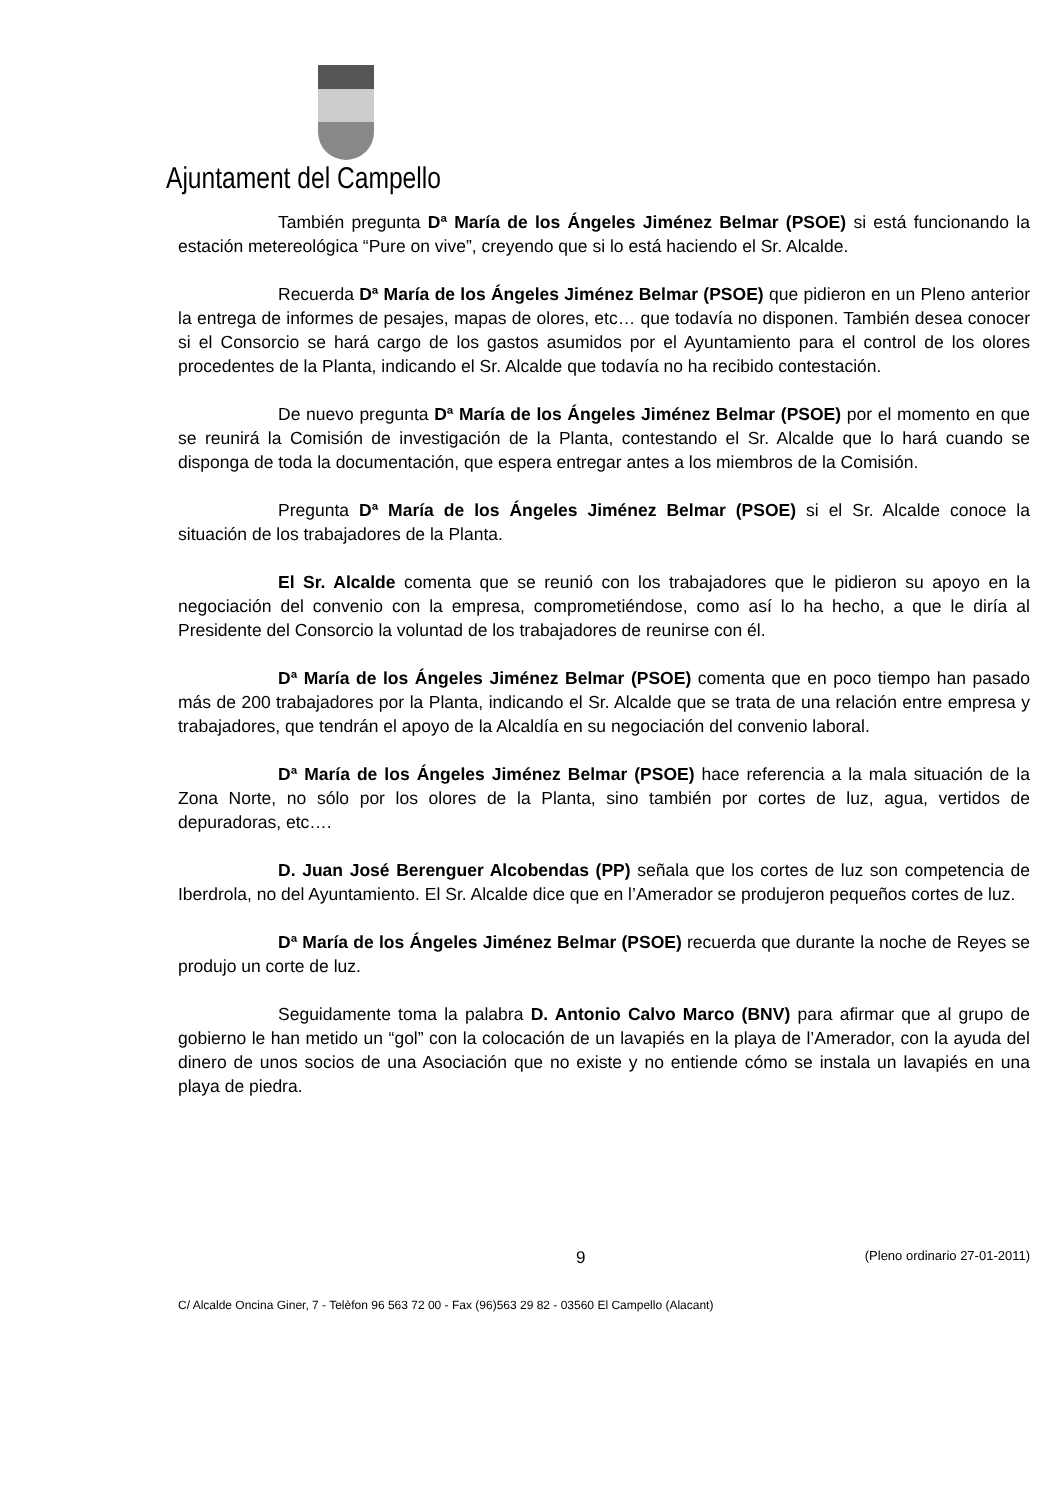Ajuntament del Campello
También pregunta Dª María de los Ángeles Jiménez Belmar (PSOE) si está funcionando la estación metereológica “Pure on vive”, creyendo que si lo está haciendo el Sr. Alcalde.
Recuerda Dª María de los Ángeles Jiménez Belmar (PSOE) que pidieron en un Pleno anterior la entrega de informes de pesajes, mapas de olores, etc… que todavía no disponen. También desea conocer si el Consorcio se hará cargo de los gastos asumidos por el Ayuntamiento para el control de los olores procedentes de la Planta, indicando el Sr. Alcalde que todavía no ha recibido contestación.
De nuevo pregunta Dª María de los Ángeles Jiménez Belmar (PSOE) por el momento en que se reunirá la Comisión de investigación de la Planta, contestando el Sr. Alcalde que lo hará cuando se disponga de toda la documentación, que espera entregar antes a los miembros de la Comisión.
Pregunta Dª María de los Ángeles Jiménez Belmar (PSOE) si el Sr. Alcalde conoce la situación de los trabajadores de la Planta.
El Sr. Alcalde comenta que se reunió con los trabajadores que le pidieron su apoyo en la negociación del convenio con la empresa, comprometiéndose, como así lo ha hecho, a que le diría al Presidente del Consorcio la voluntad de los trabajadores de reunirse con él.
Dª María de los Ángeles Jiménez Belmar (PSOE) comenta que en poco tiempo han pasado más de 200 trabajadores por la Planta, indicando el Sr. Alcalde que se trata de una relación entre empresa y trabajadores, que tendrán el apoyo de la Alcaldía en su negociación del convenio laboral.
Dª María de los Ángeles Jiménez Belmar (PSOE) hace referencia a la mala situación de la Zona Norte, no sólo por los olores de la Planta, sino también por cortes de luz, agua, vertidos de depuradoras, etc….
D. Juan José Berenguer Alcobendas (PP) señala que los cortes de luz son competencia de Iberdrola, no del Ayuntamiento. El Sr. Alcalde dice que en l’Amerador se produjeron pequeños cortes de luz.
Dª María de los Ángeles Jiménez Belmar (PSOE) recuerda que durante la noche de Reyes se produjo un corte de luz.
Seguidamente toma la palabra D. Antonio Calvo Marco (BNV) para afirmar que al grupo de gobierno le han metido un “gol” con la colocación de un lavapiés en la playa de l’Amerador, con la ayuda del dinero de unos socios de una Asociación que no existe y no entiende cómo se instala un lavapiés en una playa de piedra.
9 (Pleno ordinario 27-01-2011)
C/ Alcalde Oncina Giner, 7 - Telèfon 96 563 72 00 - Fax (96)563 29 82 - 03560 El Campello (Alacant)